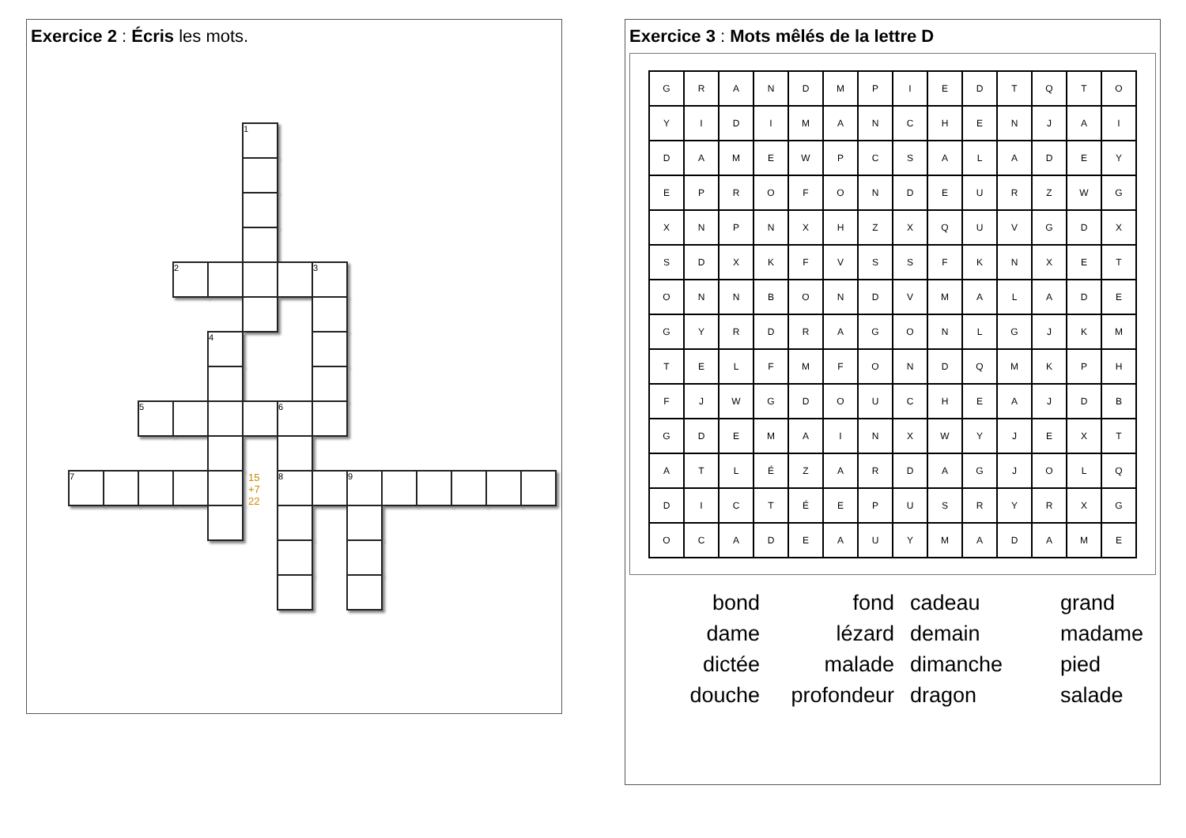Exercice 2 : Écris les mots.
1
2 3
4
5 6
7 8 9
15
+7
22
Exercice 3 : Mots mêlés de la lettre D
| G | R | A | N | D | M | P | I | E | D | T | Q | T | O |
| Y | I | D | I | M | A | N | C | H | E | N | J | A | I |
| D | A | M | E | W | P | C | S | A | L | A | D | E | Y |
| E | P | R | O | F | O | N | D | E | U | R | Z | W | G |
| X | N | P | N | X | H | Z | X | Q | U | V | G | D | X |
| S | D | X | K | F | V | S | S | F | K | N | X | E | T |
| O | N | N | B | O | N | D | V | M | A | L | A | D | E |
| G | Y | R | D | R | A | G | O | N | L | G | J | K | M |
| T | E | L | F | M | F | O | N | D | Q | M | K | P | H |
| F | J | W | G | D | O | U | C | H | E | A | J | D | B |
| G | D | E | M | A | I | N | X | W | Y | J | E | X | T |
| A | T | L | É | Z | A | R | D | A | G | J | O | L | Q |
| D | I | C | T | É | E | P | U | S | R | Y | R | X | G |
| O | C | A | D | E | A | U | Y | M | A | D | A | M | E |
bond
fond
cadeau
grand
dame
lézard
demain
madame
dictée
malade
dimanche
pied
douche
profondeur
dragon
salade